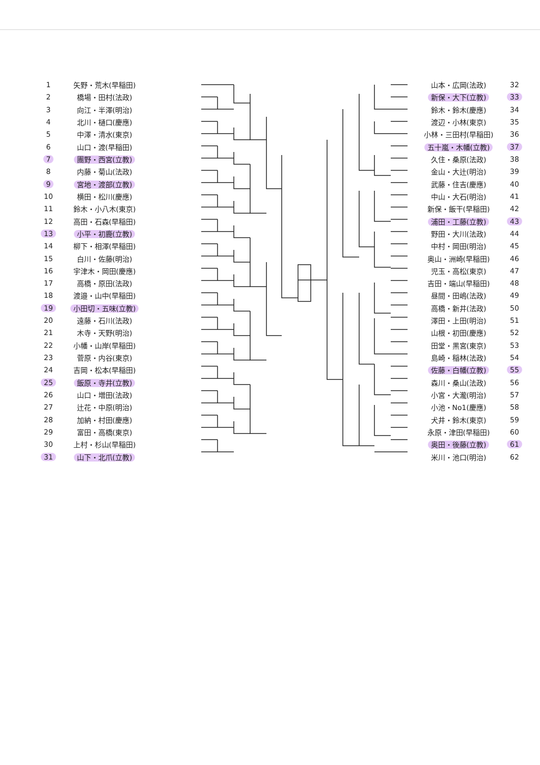| 1 | 矢野・荒木(早稲田) |
| 2 | 橋場・田村(法政) |
| 3 | 向江・半澤(明治) |
| 4 | 北川・樋口(慶應) |
| 5 | 中澤・清水(東京) |
| 6 | 山口・渡(早稲田) |
| 7 | 團野・西宮(立教) |
| 8 | 内藤・菊山(法政) |
| 9 | 宮地・渡部(立教) |
| 10 | 横田・松川(慶應) |
| 11 | 鈴木・小八木(東京) |
| 12 | 高田・石森(早稲田) |
| 13 | 小平・初鹿(立教) |
| 14 | 柳下・相澤(早稲田) |
| 15 | 白川・佐藤(明治) |
| 16 | 宇津木・岡田(慶應) |
| 17 | 高橋・原田(法政) |
| 18 | 渡邉・山中(早稲田) |
| 19 | 小田切・五味(立教) |
| 20 | 遠藤・石川(法政) |
| 21 | 木寺・天野(明治) |
| 22 | 小幡・山岸(早稲田) |
| 23 | 菅原・内谷(東京) |
| 24 | 吉岡・松本(早稲田) |
| 25 | 飯原・寺井(立教) |
| 26 | 山口・増田(法政) |
| 27 | 辻花・中原(明治) |
| 28 | 加納・村田(慶應) |
| 29 | 富田・高橋(東京) |
| 30 | 上村・杉山(早稲田) |
| 31 | 山下・北爪(立教) |
| 山本・広岡(法政) | 32 |
| 新保・大下(立教) | 33 |
| 鈴木・鈴木(慶應) | 34 |
| 渡辺・小林(東京) | 35 |
| 小林・三田村(早稲田) | 36 |
| 五十嵐・木幡(立教) | 37 |
| 久住・桑原(法政) | 38 |
| 金山・大辻(明治) | 39 |
| 武藤・住吉(慶應) | 40 |
| 中山・大石(明治) | 41 |
| 新保・飯干(早稲田) | 42 |
| 浦田・工藤(立教) | 43 |
| 野田・大川(法政) | 44 |
| 中村・岡田(明治) | 45 |
| 奥山・洲崎(早稲田) | 46 |
| 児玉・高松(東京) | 47 |
| 吉田・端山(早稲田) | 48 |
| 昼間・田嶋(法政) | 49 |
| 高橋・新井(法政) | 50 |
| 澤田・上田(明治) | 51 |
| 山根・初田(慶應) | 52 |
| 田堂・黒宮(東京) | 53 |
| 島崎・稲林(法政) | 54 |
| 佐藤・白幡(立教) | 55 |
| 森川・桑山(法政) | 56 |
| 小宮・大瀧(明治) | 57 |
| 小池・No1(慶應) | 58 |
| 犬井・鈴木(東京) | 59 |
| 永原・津田(早稲田) | 60 |
| 奥田・後藤(立教) | 61 |
| 米川・池口(明治) | 62 |